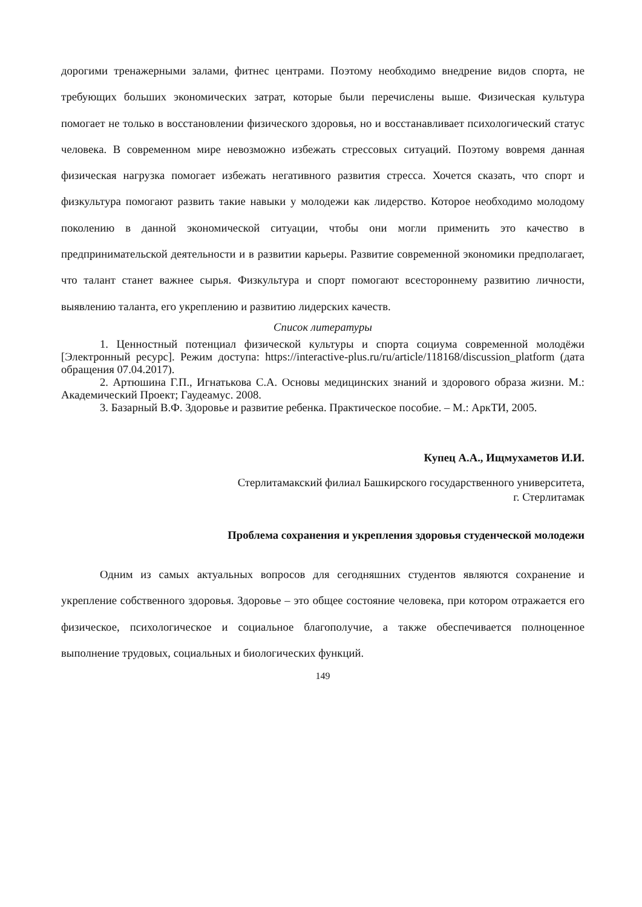дорогими тренажерными залами, фитнес центрами. Поэтому необходимо внедрение видов спорта, не требующих больших экономических затрат, которые были перечислены выше. Физическая культура помогает не только в восстановлении физического здоровья, но и восстанавливает психологический статус человека. В современном мире невозможно избежать стрессовых ситуаций. Поэтому вовремя данная физическая нагрузка помогает избежать негативного развития стресса. Хочется сказать, что спорт и физкультура помогают развить такие навыки у молодежи как лидерство. Которое необходимо молодому поколению в данной экономической ситуации, чтобы они могли применить это качество в предпринимательской деятельности и в развитии карьеры. Развитие современной экономики предполагает, что талант станет важнее сырья. Физкультура и спорт помогают всестороннему развитию личности, выявлению таланта, его укреплению и развитию лидерских качеств.
Список литературы
1. Ценностный потенциал физической культуры и спорта социума современной молодёжи [Электронный ресурс]. Режим доступа: https://interactive-plus.ru/ru/article/118168/discussion_platform (дата обращения 07.04.2017).
2. Артюшина Г.П., Игнатькова С.А. Основы медицинских знаний и здорового образа жизни. М.: Академический Проект; Гаудеамус. 2008.
3. Базарный В.Ф. Здоровье и развитие ребенка. Практическое пособие. – М.: АркТИ, 2005.
Купец А.А., Ищмухаметов И.И.
Стерлитамакский филиал Башкирского государственного университета,
г. Стерлитамак
Проблема сохранения и укрепления здоровья студенческой молодежи
Одним из самых актуальных вопросов для сегодняшних студентов являются сохранение и укрепление собственного здоровья. Здоровье – это общее состояние человека, при котором отражается его физическое, психологическое и социальное благополучие, а также обеспечивается полноценное выполнение трудовых, социальных и биологических функций.
149